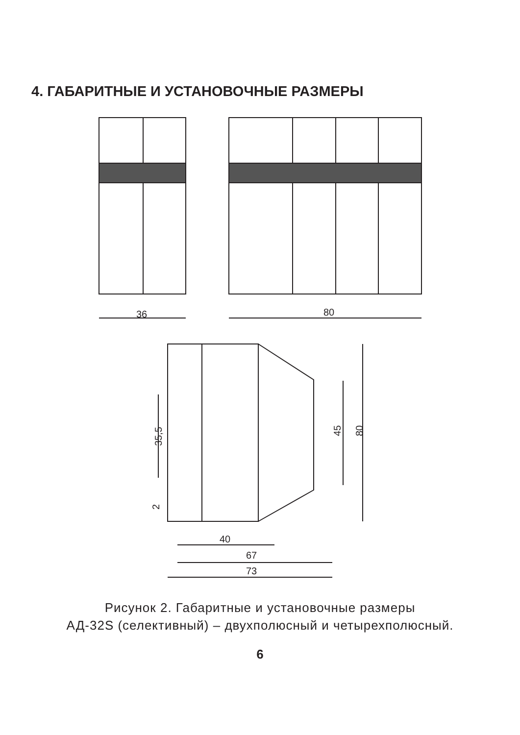4. ГАБАРИТНЫЕ И УСТАНОВОЧНЫЕ РАЗМЕРЫ
36
80
35,5
45
80
2
40
67
73
Рисунок 2. Габаритные и установочные размеры
АД-32S (селективный) – двухполюсный и четырехполюсный.
6